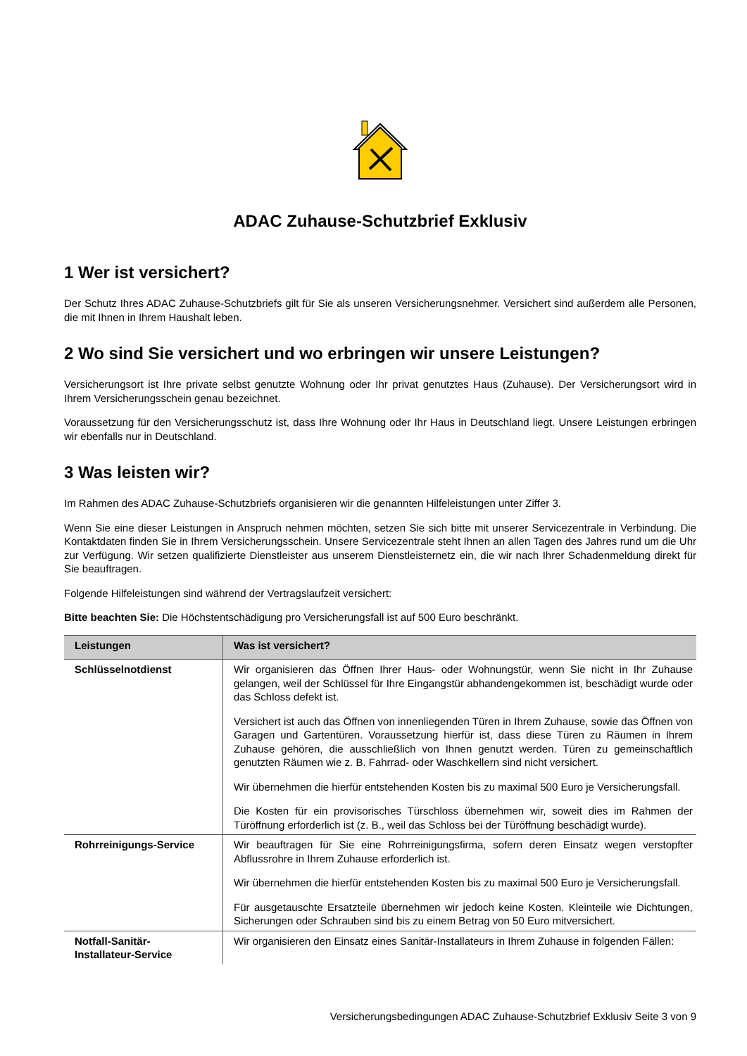ADAC Zuhause-Schutzbrief Exklusiv
1 Wer ist versichert?
Der Schutz Ihres ADAC Zuhause-Schutzbriefs gilt für Sie als unseren Versicherungsnehmer. Versichert sind außerdem alle Personen, die mit Ihnen in Ihrem Haushalt leben.
2 Wo sind Sie versichert und wo erbringen wir unsere Leistungen?
Versicherungsort ist Ihre private selbst genutzte Wohnung oder Ihr privat genutztes Haus (Zuhause). Der Versicherungsort wird in Ihrem Versicherungsschein genau bezeichnet.
Voraussetzung für den Versicherungsschutz ist, dass Ihre Wohnung oder Ihr Haus in Deutschland liegt. Unsere Leistungen erbringen wir ebenfalls nur in Deutschland.
3 Was leisten wir?
Im Rahmen des ADAC Zuhause-Schutzbriefs organisieren wir die genannten Hilfeleistungen unter Ziffer 3.
Wenn Sie eine dieser Leistungen in Anspruch nehmen möchten, setzen Sie sich bitte mit unserer Servicezentrale in Verbindung. Die Kontaktdaten finden Sie in Ihrem Versicherungsschein. Unsere Servicezentrale steht Ihnen an allen Tagen des Jahres rund um die Uhr zur Verfügung. Wir setzen qualifizierte Dienstleister aus unserem Dienstleisternetz ein, die wir nach Ihrer Schadenmeldung direkt für Sie beauftragen.
Folgende Hilfeleistungen sind während der Vertragslaufzeit versichert:
Bitte beachten Sie: Die Höchstentschädigung pro Versicherungsfall ist auf 500 Euro beschränkt.
| Leistungen | Was ist versichert? |
| --- | --- |
| Schlüsselnotdienst | Wir organisieren das Öffnen Ihrer Haus- oder Wohnungstür, wenn Sie nicht in Ihr Zuhause gelangen, weil der Schlüssel für Ihre Eingangstür abhandengekommen ist, beschädigt wurde oder das Schloss defekt ist. Versichert ist auch das Öffnen von innenliegenden Türen in Ihrem Zuhause, sowie das Öffnen von Garagen und Gartentüren. Voraussetzung hierfür ist, dass diese Türen zu Räumen in Ihrem Zuhause gehören, die ausschließlich von Ihnen genutzt werden. Türen zu gemeinschaftlich genutzten Räumen wie z. B. Fahrrad- oder Waschkellern sind nicht versichert. Wir übernehmen die hierfür entstehenden Kosten bis zu maximal 500 Euro je Versicherungsfall. Die Kosten für ein provisorisches Türschloss übernehmen wir, soweit dies im Rahmen der Türöffnung erforderlich ist (z. B., weil das Schloss bei der Türöffnung beschädigt wurde). |
| Rohrreinigungs-Service | Wir beauftragen für Sie eine Rohrreinigungsfirma, sofern deren Einsatz wegen verstopfter Abflussrohre in Ihrem Zuhause erforderlich ist. Wir übernehmen die hierfür entstehenden Kosten bis zu maximal 500 Euro je Versicherungsfall. Für ausgetauschte Ersatzteile übernehmen wir jedoch keine Kosten. Kleinteile wie Dichtungen, Sicherungen oder Schrauben sind bis zu einem Betrag von 50 Euro mitversichert. |
| Notfall-Sanitär- Installateur-Service | Wir organisieren den Einsatz eines Sanitär-Installateurs in Ihrem Zuhause in folgenden Fällen: |
Versicherungsbedingungen ADAC Zuhause-Schutzbrief Exklusiv Seite 3 von 9